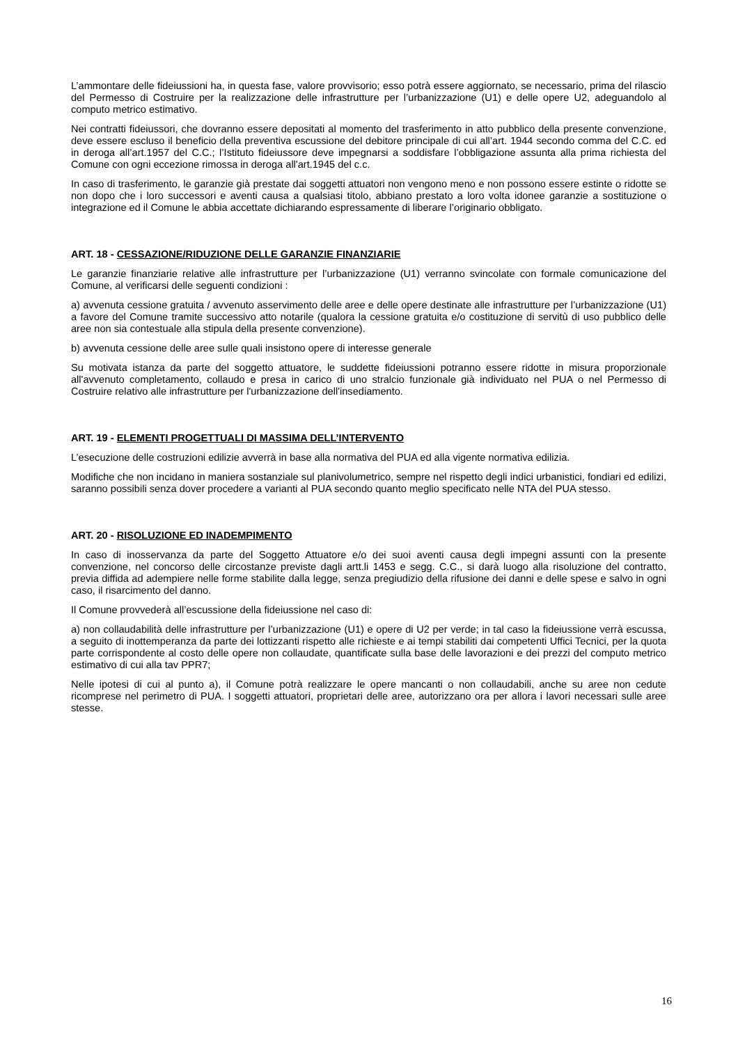L’ammontare delle fideiussioni ha, in questa fase, valore provvisorio; esso potrà essere aggiornato, se necessario, prima del rilascio del Permesso di Costruire per la realizzazione delle infrastrutture per l’urbanizzazione (U1) e delle opere U2, adeguandolo al computo metrico estimativo.
Nei contratti fideiussori, che dovranno essere depositati al momento del trasferimento in atto pubblico della presente convenzione, deve essere escluso il beneficio della preventiva escussione del debitore principale di cui all’art. 1944 secondo comma del C.C. ed in deroga all’art.1957 del C.C.; l’Istituto fideiussore deve impegnarsi a soddisfare l’obbligazione assunta alla prima richiesta del Comune con ogni eccezione rimossa in deroga all'art.1945 del c.c.
In caso di trasferimento, le garanzie già prestate dai soggetti attuatori non vengono meno e non possono essere estinte o ridotte se non dopo che i loro successori e aventi causa a qualsiasi titolo, abbiano prestato a loro volta idonee garanzie a sostituzione o integrazione ed il Comune le abbia accettate dichiarando espressamente di liberare l’originario obbligato.
ART. 18 - CESSAZIONE/RIDUZIONE DELLE GARANZIE FINANZIARIE
Le garanzie finanziarie relative alle infrastrutture per l’urbanizzazione (U1) verranno svincolate con formale comunicazione del Comune, al verificarsi delle seguenti condizioni :
a) avvenuta cessione gratuita / avvenuto asservimento delle aree e delle opere destinate alle infrastrutture per l’urbanizzazione (U1) a favore del Comune tramite successivo atto notarile (qualora la cessione gratuita e/o costituzione di servitù di uso pubblico delle aree non sia contestuale alla stipula della presente convenzione).
b) avvenuta cessione delle aree sulle quali insistono opere di interesse generale
Su motivata istanza da parte del soggetto attuatore, le suddette fideiussioni potranno essere ridotte in misura proporzionale all'avvenuto completamento, collaudo e presa in carico di uno stralcio funzionale già individuato nel PUA o nel Permesso di Costruire relativo alle infrastrutture per l'urbanizzazione dell'insediamento.
ART. 19 - ELEMENTI PROGETTUALI DI MASSIMA DELL’INTERVENTO
L’esecuzione delle costruzioni edilizie avverrà in base alla normativa del PUA ed alla vigente normativa edilizia.
Modifiche che non incidano in maniera sostanziale sul planivolumetrico, sempre nel rispetto degli indici urbanistici, fondiari ed edilizi, saranno possibili senza dover procedere a varianti al PUA secondo quanto meglio specificato nelle NTA del PUA stesso.
ART. 20 - RISOLUZIONE ED INADEMPIMENTO
In caso di inosservanza da parte del Soggetto Attuatore e/o dei suoi aventi causa degli impegni assunti con la presente convenzione, nel concorso delle circostanze previste dagli artt.li 1453 e segg. C.C., si darà luogo alla risoluzione del contratto, previa diffida ad adempiere nelle forme stabilite dalla legge, senza pregiudizio della rifusione dei danni e delle spese e salvo in ogni caso, il risarcimento del danno.
Il Comune provvederà all’escussione della fideiussione nel caso di:
a) non collaudabilità delle infrastrutture per l’urbanizzazione (U1) e opere di U2 per verde; in tal caso la fideiussione verrà escussa, a seguito di inottemperanza da parte dei lottizzanti rispetto alle richieste e ai tempi stabiliti dai competenti Uffici Tecnici, per la quota parte corrispondente al costo delle opere non collaudate, quantificate sulla base delle lavorazioni e dei prezzi del computo metrico estimativo di cui alla tav PPR7;
Nelle ipotesi di cui al punto a), il Comune potrà realizzare le opere mancanti o non collaudabili, anche su aree non cedute ricomprese nel perimetro di PUA. I soggetti attuatori, proprietari delle aree, autorizzano ora per allora i lavori necessari sulle aree stesse.
16